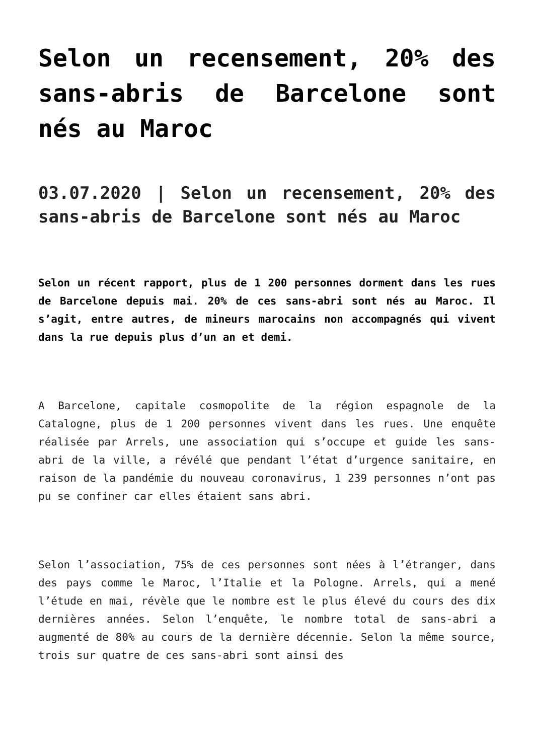Selon un recensement, 20% des sans-abris de Barcelone sont nés au Maroc
03.07.2020 | Selon un recensement, 20% des sans-abris de Barcelone sont nés au Maroc
Selon un récent rapport, plus de 1 200 personnes dorment dans les rues de Barcelone depuis mai. 20% de ces sans-abri sont nés au Maroc. Il s’agit, entre autres, de mineurs marocains non accompagnés qui vivent dans la rue depuis plus d’un an et demi.
A Barcelone, capitale cosmopolite de la région espagnole de la Catalogne, plus de 1 200 personnes vivent dans les rues. Une enquête réalisée par Arrels, une association qui s’occupe et guide les sans-abri de la ville, a révélé que pendant l’état d’urgence sanitaire, en raison de la pandémie du nouveau coronavirus, 1 239 personnes n’ont pas pu se confiner car elles étaient sans abri.
Selon l’association, 75% de ces personnes sont nées à l’étranger, dans des pays comme le Maroc, l’Italie et la Pologne. Arrels, qui a mené l’étude en mai, révèle que le nombre est le plus élevé du cours des dix dernières années. Selon l’enquête, le nombre total de sans-abri a augmenté de 80% au cours de la dernière décennie. Selon la même source, trois sur quatre de ces sans-abri sont ainsi des